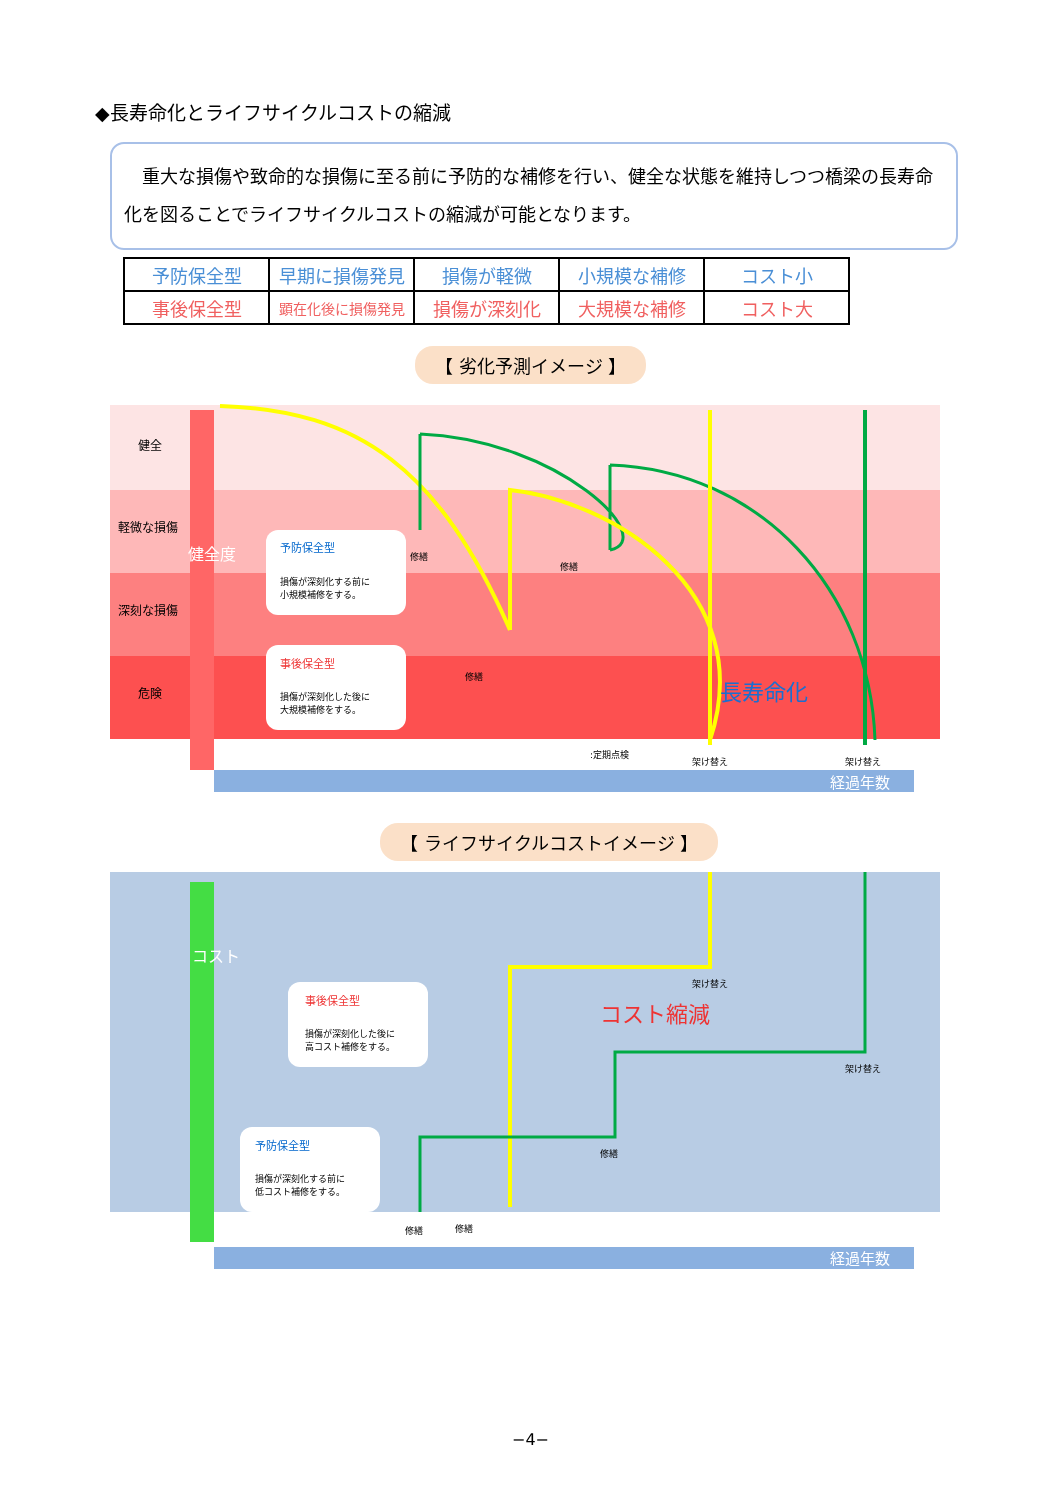◆長寿命化とライフサイクルコストの縮減
　重大な損傷や致命的な損傷に至る前に予防的な補修を行い、健全な状態を維持しつつ橋梁の長寿命化を図ることでライフサイクルコストの縮減が可能となります。
| 予防保全型 | 早期に損傷発見 | 損傷が軽微 | 小規模な補修 | コスト小 |
| 事後保全型 | 顕在化後に損傷発見 | 損傷が深刻化 | 大規模な補修 | コスト大 |
【 劣化予測イメージ 】
健全
軽微な損傷
深刻な損傷
危険
健全度
予防保全型
損傷が深刻化する前に
小規模補修をする。
事後保全型
損傷が深刻化した後に
大規模補修をする。
修繕
修繕
修繕
長寿命化
:定期点検
架け替え
架け替え
経過年数
【 ライフサイクルコストイメージ 】
コスト
コスト縮減
事後保全型
損傷が深刻化した後に
高コスト補修をする。
予防保全型
損傷が深刻化する前に
低コスト補修をする。
架け替え
架け替え
修繕
修繕
修繕
経過年数
−4−